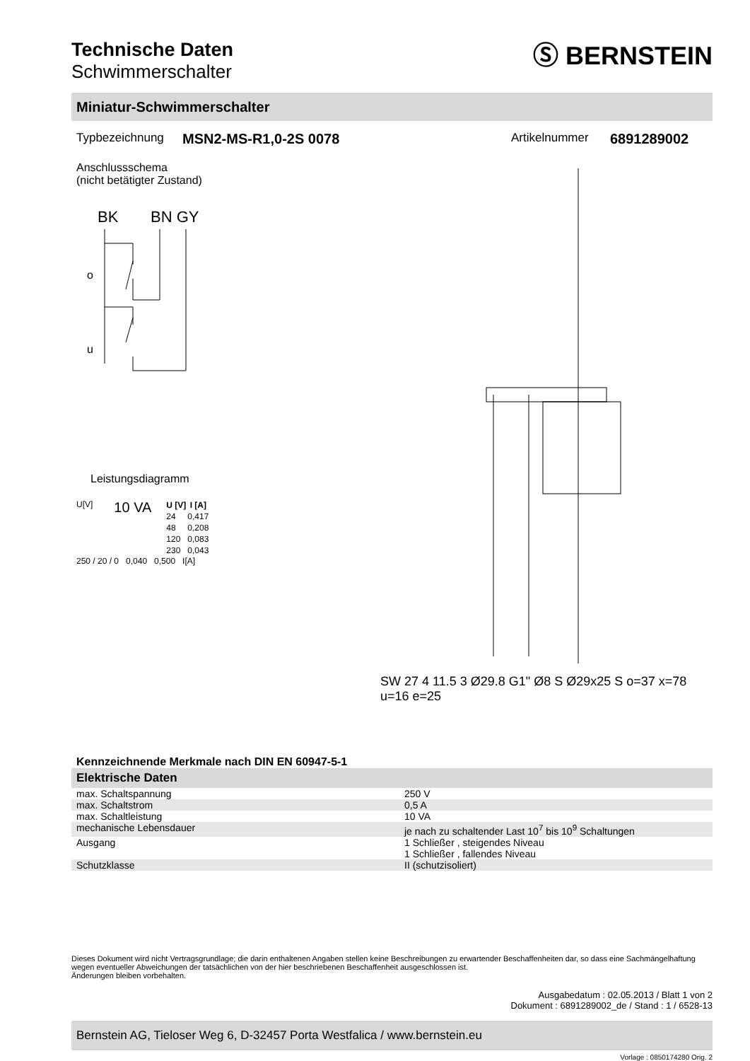Technische Daten
Schwimmerschalter
Ⓢ BERNSTEIN
Miniatur-Schwimmerschalter
Typbezeichnung MSN2-MS-R1,0-2S 0078 Artikelnummer 6891289002
Anschlussschema
(nicht betätigter Zustand)
BK
BN GY
o
u
Leistungsdiagramm
U[V] 10 VA
| U [V] | I [A] |
| --- | --- |
| 24 | 0,417 |
| 48 | 0,208 |
| 120 | 0,083 |
| 230 | 0,043 |
250 / 20 / 0 0,040 0,500 I[A]
SW 27 4 11.5 3 Ø29.8 G1" Ø8 S Ø29x25 S o=37 x=78 u=16 e=25
Kennzeichnende Merkmale nach DIN EN 60947-5-1
Elektrische Daten
| max. Schaltspannung | 250 V |
| max. Schaltstrom | 0,5 A |
| max. Schaltleistung | 10 VA |
| mechanische Lebensdauer | je nach zu schaltender Last 10<sup>7</sup> bis 10<sup>9</sup> Schaltungen |
| Ausgang | 1 Schließer , steigendes Niveau 1 Schließer , fallendes Niveau |
| Schutzklasse | II (schutzisoliert) |
Dieses Dokument wird nicht Vertragsgrundlage; die darin enthaltenen Angaben stellen keine Beschreibungen zu erwartender Beschaffenheiten dar, so dass eine Sachmängelhaftung wegen eventueller Abweichungen der tatsächlichen von der hier beschriebenen Beschaffenheit ausgeschlossen ist.
Änderungen bleiben vorbehalten.
Ausgabedatum : 02.05.2013 / Blatt 1 von 2
Dokument : 6891289002_de / Stand : 1 / 6528-13
Bernstein AG, Tieloser Weg 6, D-32457 Porta Westfalica / www.bernstein.eu
Vorlage : 0850174280 Orig. 2